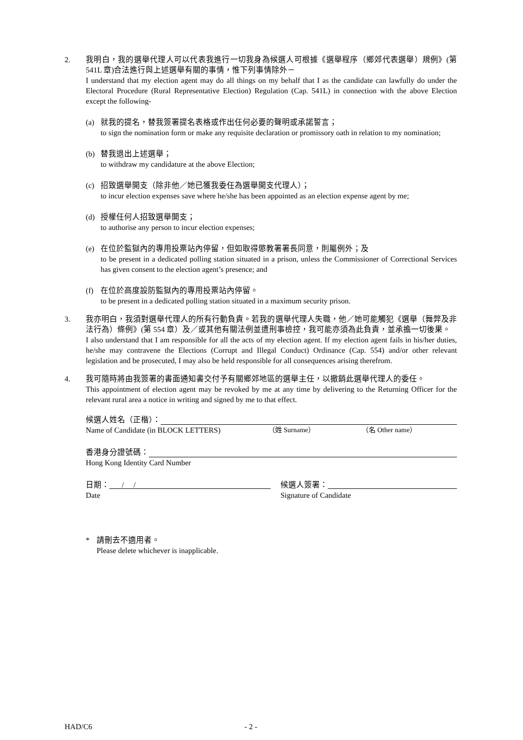2. 我明白，我的選舉代理人可以代表我進行一切我身為候選人可根據《選舉程序（鄉郊代表選舉）規例》(第 541L 章)合法進行與上述選舉有關的事情，惟下列事情除外－
I understand that my election agent may do all things on my behalf that I as the candidate can lawfully do under the Electoral Procedure (Rural Representative Election) Regulation (Cap. 541L) in connection with the above Election except the following-
(a) 就我的提名，替我簽署提名表格或作出任何必要的聲明或承諾誓言；
to sign the nomination form or make any requisite declaration or promissory oath in relation to my nomination;
(b) 替我退出上述選舉；
to withdraw my candidature at the above Election;
(c) 招致選舉開支（除非他／她已獲我委任為選舉開支代理人）；
to incur election expenses save where he/she has been appointed as an election expense agent by me;
(d) 授權任何人招致選舉開支；
to authorise any person to incur election expenses;
(e) 在位於監獄內的專用投票站內停留，但如取得懲教署署長同意，則屬例外；及
to be present in a dedicated polling station situated in a prison, unless the Commissioner of Correctional Services has given consent to the election agent’s presence; and
(f) 在位於高度設防監獄內的專用投票站內停留。
to be present in a dedicated polling station situated in a maximum security prison.
3. 我亦明白，我須對選舉代理人的所有行動負責。若我的選舉代理人失職，他／她可能觸犯《選舉（舞弊及非法行為）條例》(第 554 章）及／或其他有關法例並遭刑事檢控，我可能亦須為此負責，並承擔一切後果。
I also understand that I am responsible for all the acts of my election agent. If my election agent fails in his/her duties, he/she may contravene the Elections (Corrupt and Illegal Conduct) Ordinance (Cap. 554) and/or other relevant legislation and be prosecuted, I may also be held responsible for all consequences arising therefrom.
4. 我可隨時將由我簽署的書面通知書交付予有關鄉郊地區的選舉主任，以撤銷此選舉代理人的委任。
This appointment of election agent may be revoked by me at any time by delivering to the Returning Officer for the relevant rural area a notice in writing and signed by me to that effect.
候選人姓名（正楷）：
Name of Candidate (in BLOCK LETTERS) （姓 Surname） （名 Other name）
香港身分證號碼：
Hong Kong Identity Card Number
日期： / /
Date
候選人簽署：
Signature of Candidate
* 請刪去不適用者。
Please delete whichever is inapplicable.
HAD/C6 - 2 -